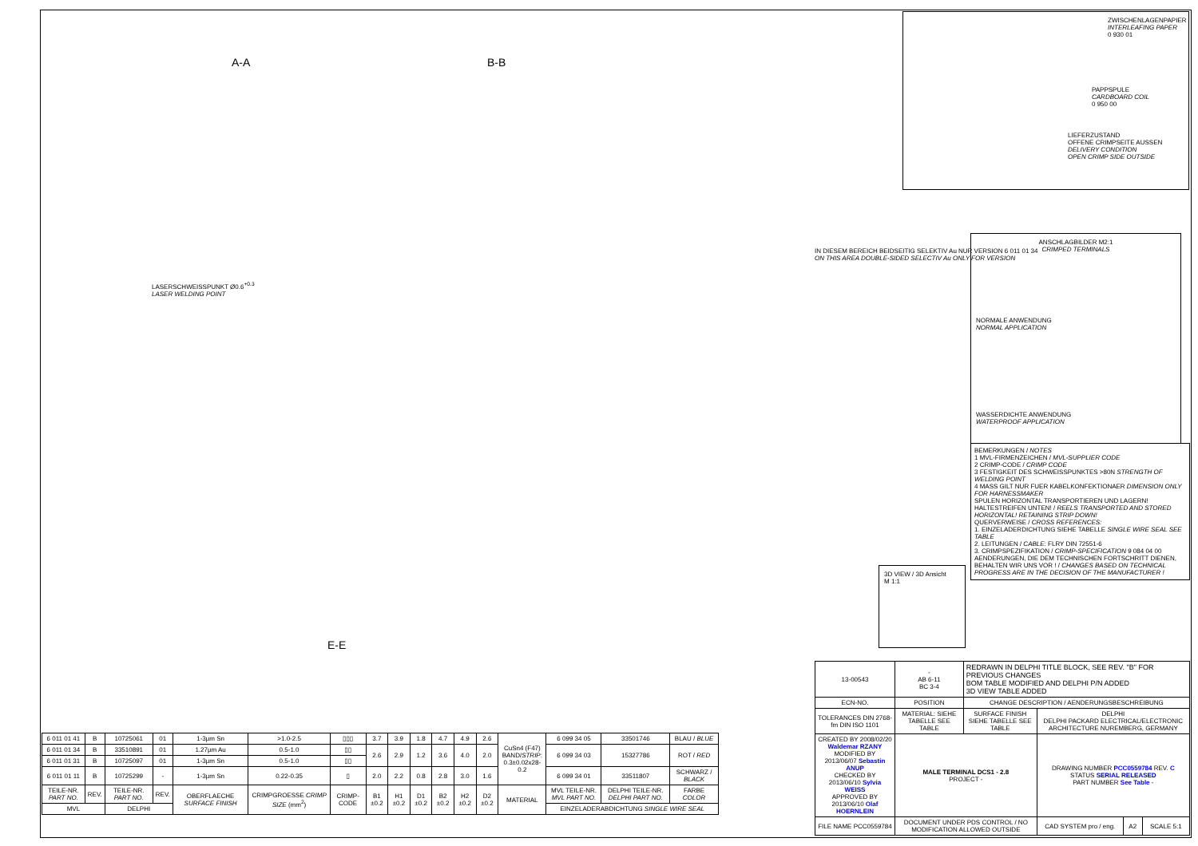A-A B-B
E-E
LASERSCHWEISSPUNKT Ø0.6<sup>+0.3</sup>
LASER WELDING POINT
IN DIESEM BEREICH BEIDSEITIG SELEKTIV Au NUR VERSION 6 011 01 34
ON THIS AREA DOUBLE-SIDED SELECTIV Au ONLY FOR VERSION
ZWISCHENLAGENPAPIER
INTERLEAFING PAPER
0 930 01
PAPPSPULE
CARDBOARD COIL
0 950 00
LIEFERZUSTAND
OFFENE CRIMPSEITE AUSSEN
DELIVERY CONDITION
OPEN CRIMP SIDE OUTSIDE
ANSCHLAGBILDER M2:1
CRIMPED TERMINALS
NORMALE ANWENDUNG
NORMAL APPLICATION
WASSERDICHTE ANWENDUNG
WATERPROOF APPLICATION
3D VIEW / 3D Ansicht
M 1:1
BEMERKUNGEN / NOTES
1 MVL-FIRMENZEICHEN / MVL-SUPPLIER CODE
2 CRIMP-CODE / CRIMP CODE
3 FESTIGKEIT DES SCHWEISSPUNKTES >80N STRENGTH OF WELDING POINT
4 MASS GILT NUR FUER KABELKONFEKTIONAER DIMENSION ONLY FOR HARNESSMAKER
SPULEN HORIZONTAL TRANSPORTIEREN UND LAGERN! HALTESTREIFEN UNTEN! / REELS TRANSPORTED AND STORED HORIZONTAL! RETAINING STRIP DOWN!
QUERVERWEISE / CROSS REFERENCES:
1. EINZELADERDICHTUNG SIEHE TABELLE SINGLE WIRE SEAL SEE TABLE
2. LEITUNGEN / CABLE: FLRY DIN 72551-6
3. CRIMPSPEZIFIKATION / CRIMP-SPECIFICATION 9 084 04 00
AENDERUNGEN, DIE DEM TECHNISCHEN FORTSCHRITT DIENEN, BEHALTEN WIR UNS VOR ! / CHANGES BASED ON TECHNICAL PROGRESS ARE IN THE DECISION OF THE MANUFACTURER !
| 6 011 01 41 | B | 10725061 | 01 | 1-3µm Sn | >1.0-2.5 | ▯▯▯ | 3.7 | 3.9 | 1.8 | 4.7 | 4.9 | 2.6 | CuSn4 (F47) BAND/ STRIP : 0.3±0.02x28-0.2 | 6 099 34 05 | 33501746 | BLAU / BLUE |
| 6 011 01 34 | B | 33510891 | 01 | 1.27µm Au | 0.5-1.0 | ▯▯ | 2.6 | 2.9 | 1.2 | 3.6 | 4.0 | 2.0 | | 6 099 34 03 | 15327786 | ROT / RED |
| 6 011 01 31 | B | 10725097 | 01 | 1-3µm Sn | 0.5-1.0 | ▯▯ | | | | | | | | | | |
| 6 011 01 11 | B | 10725299 | - | 1-3µm Sn | 0.22-0.35 | ▯ | 2.0 | 2.2 | 0.8 | 2.8 | 3.0 | 1.6 | | 6 099 34 01 | 33511807 | SCHWARZ / BLACK |
| TEILE-NR. PART NO. | REV. | TEILE-NR. PART NO. | REV. | OBERFLAECHE SURFACE FINISH | CRIMPGROESSE CRIMP SIZE (mm<sup>2</sup>) | CRIMP-CODE | B1 ±0.2 | H1 ±0.2 | D1 ±0.2 | B2 ±0.2 | H2 ±0.2 | D2 ±0.2 | MATERIAL | MVL TEILE-NR. MVL PART NO. | DELPHI TEILE-NR. DELPHI PART NO. | FARBE COLOR |
| MVL | | DELPHI | | | | | | | | | | | | EINZELADERABDICHTUNG SINGLE WIRE SEAL | | |
| 13-00543 | - AB 6-11 BC 3-4 | REDRAWN IN DELPHI TITLE BLOCK, SEE REV. "B" FOR PREVIOUS CHANGES BOM TABLE MODIFIED AND DELPHI P/N ADDED 3D VIEW TABLE ADDED | | | |
| ECN-NO. | POSITION | CHANGE DESCRIPTION / AENDERUNGSBESCHREIBUNG | | | |
| TOLERANCES DIN 2768-fm DIN ISO 1101 | MATERIAL: SIEHE TABELLE SEE TABLE | SURFACE FINISH SIEHE TABELLE SEE TABLE | DELPHI DELPHI PACKARD ELECTRICAL/ELECTRONIC ARCHITECTURE NUREMBERG, GERMANY | | |
| CREATED BY 2008/02/20 Waldemar RZANY MODIFIED BY 2013/06/07 Sebastin ANUP CHECKED BY 2013/06/10 Sylvia WEISS APPROVED BY 2013/06/10 Olaf HOERNLEIN | MALE TERMINAL DCS1 - 2.8 PROJECT - | | DRAWING NUMBER PCC0559784 REV. C STATUS SERIAL RELEASED PART NUMBER See Table - | | |
| FILE NAME PCC0559784 | DOCUMENT UNDER PDS CONTROL / NO MODIFICATION ALLOWED OUTSIDE | | CAD SYSTEM pro / eng. | A2 | SCALE 5:1 |